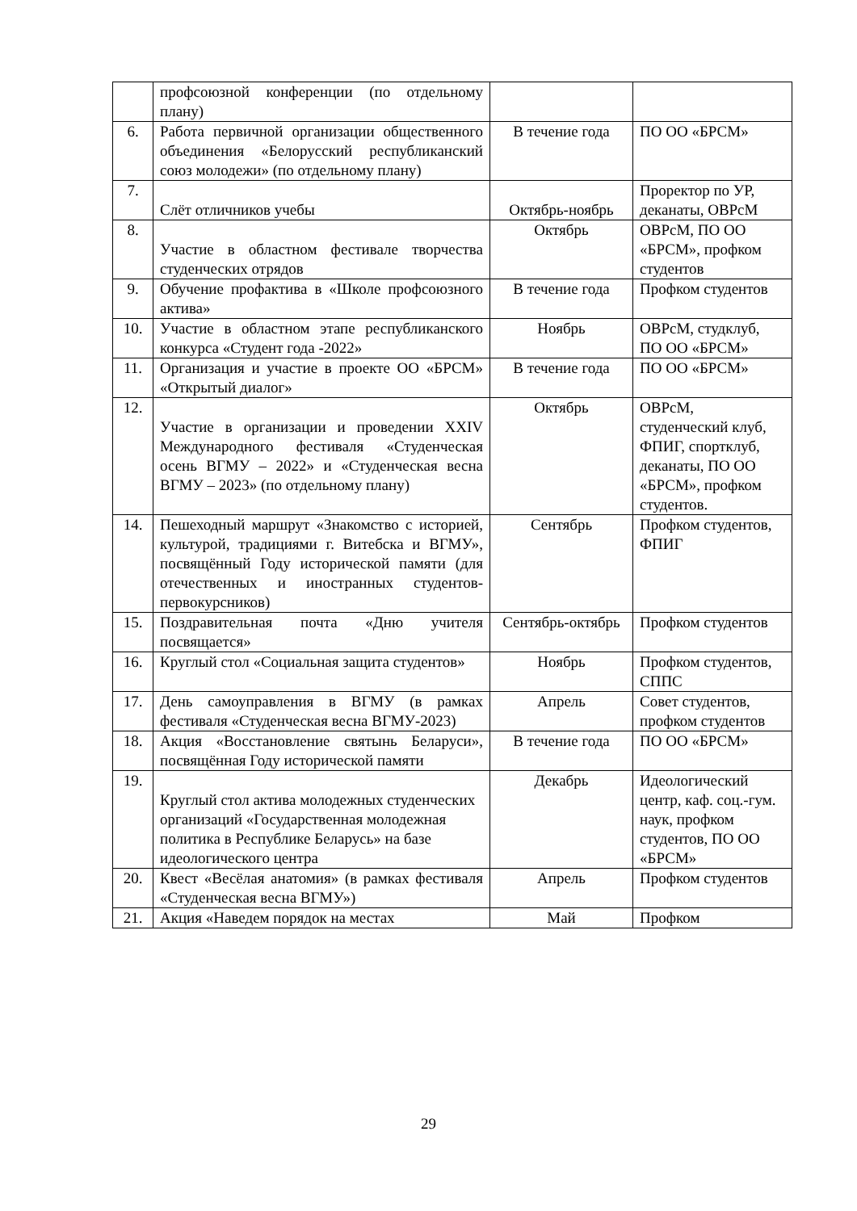| | профсоюзной конференции (по отдельному плану) | | |
| 6. | Работа первичной организации общественного объединения «Белорусский республиканский союз молодежи» (по отдельному плану) | В течение года | ПО ОО «БРСМ» |
| 7. | Слёт отличников учебы | Октябрь-ноябрь | Проректор по УР, деканаты, ОВРсМ |
| 8. | Участие в областном фестивале творчества студенческих отрядов | Октябрь | ОВРсМ, ПО ОО «БРСМ», профком студентов |
| 9. | Обучение профактива в «Школе профсоюзного актива» | В течение года | Профком студентов |
| 10. | Участие в областном этапе республиканского конкурса «Студент года -2022» | Ноябрь | ОВРсМ, студклуб, ПО ОО «БРСМ» |
| 11. | Организация и участие в проекте ОО «БРСМ» «Открытый диалог» | В течение года | ПО ОО «БРСМ» |
| 12. | Участие в организации и проведении XXIV Международного фестиваля «Студенческая осень ВГМУ – 2022» и «Студенческая весна ВГМУ – 2023» (по отдельному плану) | Октябрь | ОВРсМ, студенческий клуб, ФПИГ, спортклуб, деканаты, ПО ОО «БРСМ», профком студентов. |
| 14. | Пешеходный маршрут «Знакомство с историей, культурой, традициями г. Витебска и ВГМУ», посвящённый Году исторической памяти (для отечественных и иностранных студентов-первокурсников) | Сентябрь | Профком студентов, ФПИГ |
| 15. | Поздравительная почта «Дню учителя посвящается» | Сентябрь-октябрь | Профком студентов |
| 16. | Круглый стол «Социальная защита студентов» | Ноябрь | Профком студентов, СППС |
| 17. | День самоуправления в ВГМУ (в рамках фестиваля «Студенческая весна ВГМУ-2023) | Апрель | Совет студентов, профком студентов |
| 18. | Акция «Восстановление святынь Беларуси», посвящённая Году исторической памяти | В течение года | ПО ОО «БРСМ» |
| 19. | Круглый стол актива молодежных студенческих организаций «Государственная молодежная политика в Республике Беларусь» на базе идеологического центра | Декабрь | Идеологический центр, каф. соц.-гум. наук, профком студентов, ПО ОО «БРСМ» |
| 20. | Квест «Весёлая анатомия» (в рамках фестиваля «Студенческая весна ВГМУ») | Апрель | Профком студентов |
| 21. | Акция «Наведем порядок на местах | Май | Профком |
29